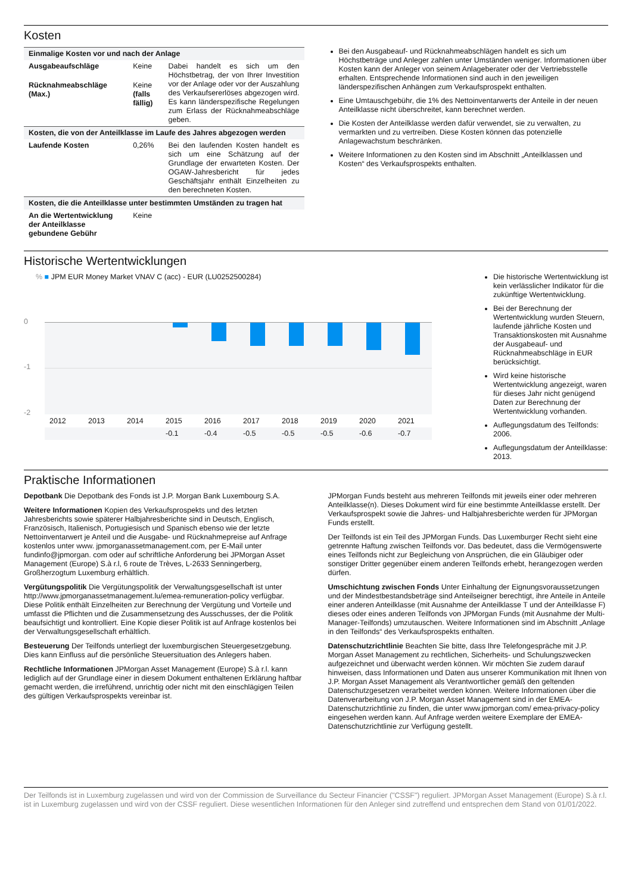Kosten
| Einmalige Kosten vor und nach der Anlage | | |
| --- | --- | --- |
| Ausgabeaufschläge | Keine | Dabei handelt es sich um den Höchstbetrag, der von Ihrer Investition vor der Anlage oder vor der Auszahlung des Verkaufsererlöses abgezogen wird. Es kann länderspezifische Regelungen zum Erlass der Rücknahmeabschläge geben. |
| Rücknahmeabschläge (Max.) | Keine (falls fällig) | |
| Kosten, die von der Anteilklasse im Laufe des Jahres abgezogen werden | | |
| Laufende Kosten | 0,26% | Bei den laufenden Kosten handelt es sich um eine Schätzung auf der Grundlage der erwarteten Kosten. Der OGAW-Jahresbericht für jedes Geschäftsjahr enthält Einzelheiten zu den berechneten Kosten. |
| Kosten, die die Anteilklasse unter bestimmten Umständen zu tragen hat | | |
| An die Wertentwicklung der Anteilklasse gebundene Gebühr | Keine | |
Bei den Ausgabeauf- und Rücknahmeabschlägen handelt es sich um Höchstbeträge und Anleger zahlen unter Umständen weniger. Informationen über Kosten kann der Anleger von seinem Anlageberater oder der Vertriebsstelle erhalten. Entsprechende Informationen sind auch in den jeweiligen länderspezifischen Anhängen zum Verkaufsprospekt enthalten.
Eine Umtauschgebühr, die 1% des Nettoinventarwerts der Anteile in der neuen Anteilklasse nicht überschreitet, kann berechnet werden.
Die Kosten der Anteilklasse werden dafür verwendet, sie zu verwalten, zu vermarkten und zu vertreiben. Diese Kosten können das potenzielle Anlagewachstum beschränken.
Weitere Informationen zu den Kosten sind im Abschnitt „Anteilklassen und Kosten“ des Verkaufsprospekts enthalten.
Historische Wertentwicklungen
% ■ JPM EUR Money Market VNAV C (acc) - EUR (LU0252500284)
0
-1
-2
| 2012 | 2013 | 2014 | 2015 | 2016 | 2017 | 2018 | 2019 | 2020 | 2021 |
| | | | -0.1 | -0.4 | -0.5 | -0.5 | -0.5 | -0.6 | -0.7 |
Die historische Wertentwicklung ist kein verlässlicher Indikator für die zukünftige Wertentwicklung.
Bei der Berechnung der Wertentwicklung wurden Steuern, laufende jährliche Kosten und Transaktionskosten mit Ausnahme der Ausgabeauf- und Rücknahmeabschläge in EUR berücksichtigt.
Wird keine historische Wertentwicklung angezeigt, waren für dieses Jahr nicht genügend Daten zur Berechnung der Wertentwicklung vorhanden.
Auflegungsdatum des Teilfonds: 2006.
Auflegungsdatum der Anteilklasse: 2013.
Praktische Informationen
Depotbank Die Depotbank des Fonds ist J.P. Morgan Bank Luxembourg S.A.
Weitere Informationen Kopien des Verkaufsprospekts und des letzten Jahresberichts sowie späterer Halbjahresberichte sind in Deutsch, Englisch, Französisch, Italienisch, Portugiesisch und Spanisch ebenso wie der letzte Nettoinventarwert je Anteil und die Ausgabe- und Rücknahmepreise auf Anfrage kostenlos unter www. jpmorganassetmanagement.com, per E-Mail unter fundinfo@jpmorgan. com oder auf schriftliche Anforderung bei JPMorgan Asset Management (Europe) S.à r.l, 6 route de Trèves, L-2633 Senningerberg, Großherzogtum Luxemburg erhältlich.
Vergütungspolitik Die Vergütungspolitik der Verwaltungsgesellschaft ist unter http://www.jpmorganassetmanagement.lu/emea-remuneration-policy verfügbar. Diese Politik enthält Einzelheiten zur Berechnung der Vergütung und Vorteile und umfasst die Pflichten und die Zusammensetzung des Ausschusses, der die Politik beaufsichtigt und kontrolliert. Eine Kopie dieser Politik ist auf Anfrage kostenlos bei der Verwaltungsgesellschaft erhältlich.
Besteuerung Der Teilfonds unterliegt der luxemburgischen Steuergesetzgebung. Dies kann Einfluss auf die persönliche Steuersituation des Anlegers haben.
Rechtliche Informationen JPMorgan Asset Management (Europe) S.à r.l. kann lediglich auf der Grundlage einer in diesem Dokument enthaltenen Erklärung haftbar gemacht werden, die irreführend, unrichtig oder nicht mit den einschlägigen Teilen des gültigen Verkaufsprospekts vereinbar ist.
JPMorgan Funds besteht aus mehreren Teilfonds mit jeweils einer oder mehreren Anteilklasse(n). Dieses Dokument wird für eine bestimmte Anteilklasse erstellt. Der Verkaufsprospekt sowie die Jahres- und Halbjahresberichte werden für JPMorgan Funds erstellt.
Der Teilfonds ist ein Teil des JPMorgan Funds. Das Luxemburger Recht sieht eine getrennte Haftung zwischen Teilfonds vor. Das bedeutet, dass die Vermögenswerte eines Teilfonds nicht zur Begleichung von Ansprüchen, die ein Gläubiger oder sonstiger Dritter gegenüber einem anderen Teilfonds erhebt, herangezogen werden dürfen.
Umschichtung zwischen Fonds Unter Einhaltung der Eignungsvoraussetzungen und der Mindestbestandsbeträge sind Anteilseigner berechtigt, ihre Anteile in Anteile einer anderen Anteilklasse (mit Ausnahme der Anteilklasse T und der Anteilklasse F) dieses oder eines anderen Teilfonds von JPMorgan Funds (mit Ausnahme der Multi-Manager-Teilfonds) umzutauschen. Weitere Informationen sind im Abschnitt „Anlage in den Teilfonds“ des Verkaufsprospekts enthalten.
Datenschutzrichtlinie Beachten Sie bitte, dass Ihre Telefongespräche mit J.P. Morgan Asset Management zu rechtlichen, Sicherheits- und Schulungszwecken aufgezeichnet und überwacht werden können. Wir möchten Sie zudem darauf hinweisen, dass Informationen und Daten aus unserer Kommunikation mit Ihnen von J.P. Morgan Asset Management als Verantwortlicher gemäß den geltenden Datenschutzgesetzen verarbeitet werden können. Weitere Informationen über die Datenverarbeitung von J.P. Morgan Asset Management sind in der EMEA-Datenschutzrichtlinie zu finden, die unter www.jpmorgan.com/ emea-privacy-policy eingesehen werden kann. Auf Anfrage werden weitere Exemplare der EMEA-Datenschutzrichtlinie zur Verfügung gestellt.
Der Teilfonds ist in Luxemburg zugelassen und wird von der Commission de Surveillance du Secteur Financier ("CSSF") reguliert. JPMorgan Asset Management (Europe) S.à r.l. ist in Luxemburg zugelassen und wird von der CSSF reguliert. Diese wesentlichen Informationen für den Anleger sind zutreffend und entsprechen dem Stand von 01/01/2022.